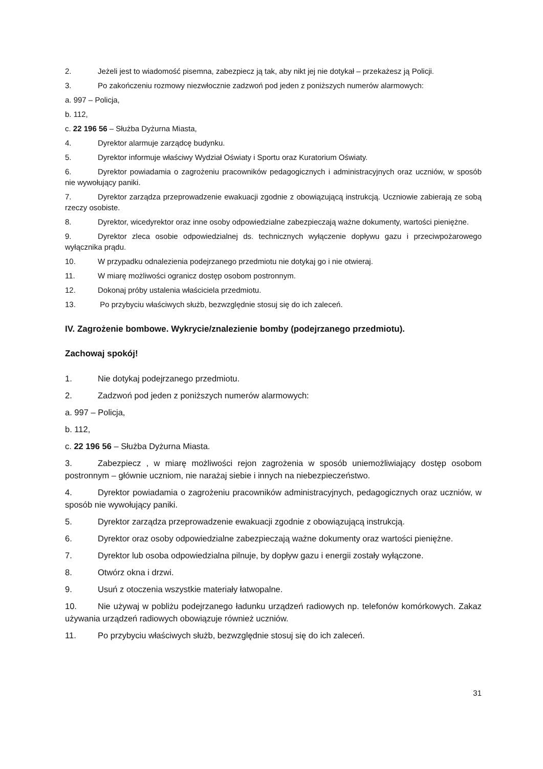2. Jeżeli jest to wiadomość pisemna, zabezpiecz ją tak, aby nikt jej nie dotykał – przekażesz ją Policji.
3. Po zakończeniu rozmowy niezwłocznie zadzwoń pod jeden z poniższych numerów alarmowych:
a. 997 – Policja,
b. 112,
c. 22 196 56 – Służba Dyżurna Miasta,
4. Dyrektor alarmuje zarządcę budynku.
5. Dyrektor informuje właściwy Wydział Oświaty i Sportu oraz Kuratorium Oświaty.
6. Dyrektor powiadamia o zagrożeniu pracowników pedagogicznych i administracyjnych oraz uczniów, w sposób nie wywołujący paniki.
7. Dyrektor zarządza przeprowadzenie ewakuacji zgodnie z obowiązującą instrukcją. Uczniowie zabierają ze sobą rzeczy osobiste.
8. Dyrektor, wicedyrektor oraz inne osoby odpowiedzialne zabezpieczają ważne dokumenty, wartości pieniężne.
9. Dyrektor zleca osobie odpowiedzialnej ds. technicznych wyłączenie dopływu gazu i przeciwpożarowego wyłącznika prądu.
10. W przypadku odnalezienia podejrzanego przedmiotu nie dotykaj go i nie otwieraj.
11. W miarę możliwości ogranicz dostęp osobom postronnym.
12. Dokonaj próby ustalenia właściciela przedmiotu.
13. Po przybyciu właściwych służb, bezwzględnie stosuj się do ich zaleceń.
IV. Zagrożenie bombowe. Wykrycie/znalezienie bomby (podejrzanego przedmiotu).
Zachowaj spokój!
1. Nie dotykaj podejrzanego przedmiotu.
2. Zadzwoń pod jeden z poniższych numerów alarmowych:
a. 997 – Policja,
b. 112,
c. 22 196 56 – Służba Dyżurna Miasta.
3. Zabezpiecz , w miarę możliwości rejon zagrożenia w sposób uniemożliwiający dostęp osobom postronnym – głównie uczniom, nie narażaj siebie i innych na niebezpieczeństwo.
4. Dyrektor powiadamia o zagrożeniu pracowników administracyjnych, pedagogicznych oraz uczniów, w sposób nie wywołujący paniki.
5. Dyrektor zarządza przeprowadzenie ewakuacji zgodnie z obowiązującą instrukcją.
6. Dyrektor oraz osoby odpowiedzialne zabezpieczają ważne dokumenty oraz wartości pieniężne.
7. Dyrektor lub osoba odpowiedzialna pilnuje, by dopływ gazu i energii zostały wyłączone.
8. Otwórz okna i drzwi.
9. Usuń z otoczenia wszystkie materiały łatwopalne.
10. Nie używaj w pobliżu podejrzanego ładunku urządzeń radiowych np. telefonów komórkowych. Zakaz używania urządzeń radiowych obowiązuje również uczniów.
11. Po przybyciu właściwych służb, bezwzględnie stosuj się do ich zaleceń.
31